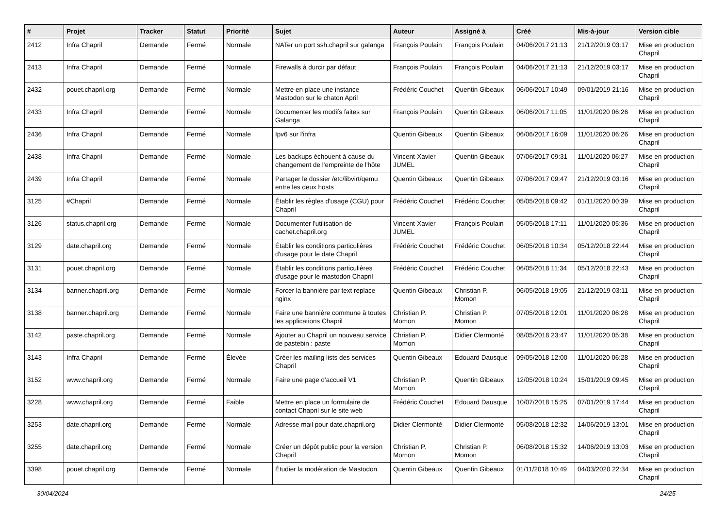| # | Projet | Tracker | Statut | Priorité | Sujet | Auteur | Assigné à | Créé | Mis-à-jour | Version cible |
| --- | --- | --- | --- | --- | --- | --- | --- | --- | --- | --- |
| 2412 | Infra Chapril | Demande | Fermé | Normale | NATer un port ssh.chapril sur galanga | François Poulain | François Poulain | 04/06/2017 21:13 | 21/12/2019 03:17 | Mise en production Chapril |
| 2413 | Infra Chapril | Demande | Fermé | Normale | Firewalls à durcir par défaut | François Poulain | François Poulain | 04/06/2017 21:13 | 21/12/2019 03:17 | Mise en production Chapril |
| 2432 | pouet.chapril.org | Demande | Fermé | Normale | Mettre en place une instance Mastodon sur le chaton April | Frédéric Couchet | Quentin Gibeaux | 06/06/2017 10:49 | 09/01/2019 21:16 | Mise en production Chapril |
| 2433 | Infra Chapril | Demande | Fermé | Normale | Documenter les modifs faites sur Galanga | François Poulain | Quentin Gibeaux | 06/06/2017 11:05 | 11/01/2020 06:26 | Mise en production Chapril |
| 2436 | Infra Chapril | Demande | Fermé | Normale | Ipv6 sur l'infra | Quentin Gibeaux | Quentin Gibeaux | 06/06/2017 16:09 | 11/01/2020 06:26 | Mise en production Chapril |
| 2438 | Infra Chapril | Demande | Fermé | Normale | Les backups échouent à cause du changement de l'empreinte de l'hôte | Vincent-Xavier JUMEL | Quentin Gibeaux | 07/06/2017 09:31 | 11/01/2020 06:27 | Mise en production Chapril |
| 2439 | Infra Chapril | Demande | Fermé | Normale | Partager le dossier /etc/libvirt/qemu entre les deux hosts | Quentin Gibeaux | Quentin Gibeaux | 07/06/2017 09:47 | 21/12/2019 03:16 | Mise en production Chapril |
| 3125 | #Chapril | Demande | Fermé | Normale | Établir les règles d'usage (CGU) pour Chapril | Frédéric Couchet | Frédéric Couchet | 05/05/2018 09:42 | 01/11/2020 00:39 | Mise en production Chapril |
| 3126 | status.chapril.org | Demande | Fermé | Normale | Documenter l'utilisation de cachet.chapril.org | Vincent-Xavier JUMEL | François Poulain | 05/05/2018 17:11 | 11/01/2020 05:36 | Mise en production Chapril |
| 3129 | date.chapril.org | Demande | Fermé | Normale | Établir les conditions particulières d'usage pour le date Chapril | Frédéric Couchet | Frédéric Couchet | 06/05/2018 10:34 | 05/12/2018 22:44 | Mise en production Chapril |
| 3131 | pouet.chapril.org | Demande | Fermé | Normale | Établir les conditions particulières d'usage pour le mastodon Chapril | Frédéric Couchet | Frédéric Couchet | 06/05/2018 11:34 | 05/12/2018 22:43 | Mise en production Chapril |
| 3134 | banner.chapril.org | Demande | Fermé | Normale | Forcer la bannière par text replace nginx | Quentin Gibeaux | Christian P. Momon | 06/05/2018 19:05 | 21/12/2019 03:11 | Mise en production Chapril |
| 3138 | banner.chapril.org | Demande | Fermé | Normale | Faire une bannière commune à toutes les applications Chapril | Christian P. Momon | Christian P. Momon | 07/05/2018 12:01 | 11/01/2020 06:28 | Mise en production Chapril |
| 3142 | paste.chapril.org | Demande | Fermé | Normale | Ajouter au Chapril un nouveau service de pastebin : paste | Christian P. Momon | Didier Clermonté | 08/05/2018 23:47 | 11/01/2020 05:38 | Mise en production Chapril |
| 3143 | Infra Chapril | Demande | Fermé | Élevée | Créer les mailing lists des services Chapril | Quentin Gibeaux | Edouard Dausque | 09/05/2018 12:00 | 11/01/2020 06:28 | Mise en production Chapril |
| 3152 | www.chapril.org | Demande | Fermé | Normale | Faire une page d'accueil V1 | Christian P. Momon | Quentin Gibeaux | 12/05/2018 10:24 | 15/01/2019 09:45 | Mise en production Chapril |
| 3228 | www.chapril.org | Demande | Fermé | Faible | Mettre en place un formulaire de contact Chapril sur le site web | Frédéric Couchet | Edouard Dausque | 10/07/2018 15:25 | 07/01/2019 17:44 | Mise en production Chapril |
| 3253 | date.chapril.org | Demande | Fermé | Normale | Adresse mail pour date.chapril.org | Didier Clermonté | Didier Clermonté | 05/08/2018 12:32 | 14/06/2019 13:01 | Mise en production Chapril |
| 3255 | date.chapril.org | Demande | Fermé | Normale | Créer un dépôt public pour la version Chapril | Christian P. Momon | Christian P. Momon | 06/08/2018 15:32 | 14/06/2019 13:03 | Mise en production Chapril |
| 3398 | pouet.chapril.org | Demande | Fermé | Normale | Étudier la modération de Mastodon | Quentin Gibeaux | Quentin Gibeaux | 01/11/2018 10:49 | 04/03/2020 22:34 | Mise en production Chapril |
30/04/2024 24/25